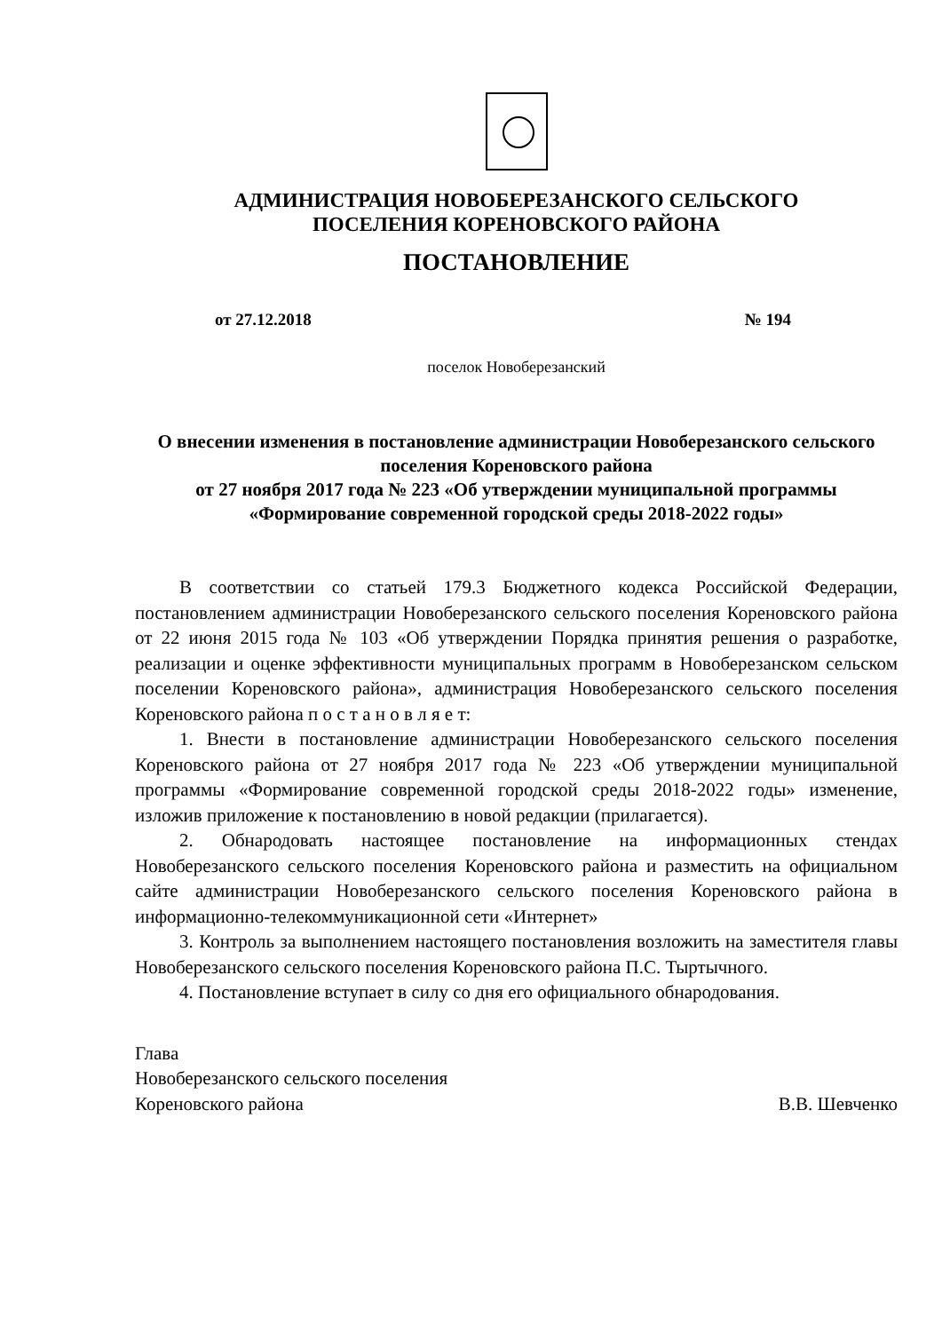АДМИНИСТРАЦИЯ НОВОБЕРЕЗАНСКОГО СЕЛЬСКОГО
ПОСЕЛЕНИЯ КОРЕНОВСКОГО РАЙОНА
ПОСТАНОВЛЕНИЕ
от 27.12.2018 № 194
поселок Новоберезанский
О внесении изменения в постановление администрации Новоберезанского сельского поселения Кореновского района
от 27 ноября 2017 года № 223 «Об утверждении муниципальной программы «Формирование современной городской среды 2018-2022 годы»
В соответствии со статьей 179.3 Бюджетного кодекса Российской Федерации, постановлением администрации Новоберезанского сельского поселения Кореновского района от 22 июня 2015 года № 103 «Об утверждении Порядка принятия решения о разработке, реализации и оценке эффективности муниципальных программ в Новоберезанском сельском поселении Кореновского района», администрация Новоберезанского сельского поселения Кореновского района п о с т а н о в л я е т:
1. Внести в постановление администрации Новоберезанского сельского поселения Кореновского района от 27 ноября 2017 года № 223 «Об утверждении муниципальной программы «Формирование современной городской среды 2018-2022 годы» изменение, изложив приложение к постановлению в новой редакции (прилагается).
2. Обнародовать настоящее постановление на информационных стендах Новоберезанского сельского поселения Кореновского района и разместить на официальном сайте администрации Новоберезанского сельского поселения Кореновского района в информационно-телекоммуникационной сети «Интернет»
3. Контроль за выполнением настоящего постановления возложить на заместителя главы Новоберезанского сельского поселения Кореновского района П.С. Тыртычного.
4. Постановление вступает в силу со дня его официального обнародования.
Глава
Новоберезанского сельского поселения
Кореновского района В.В. Шевченко